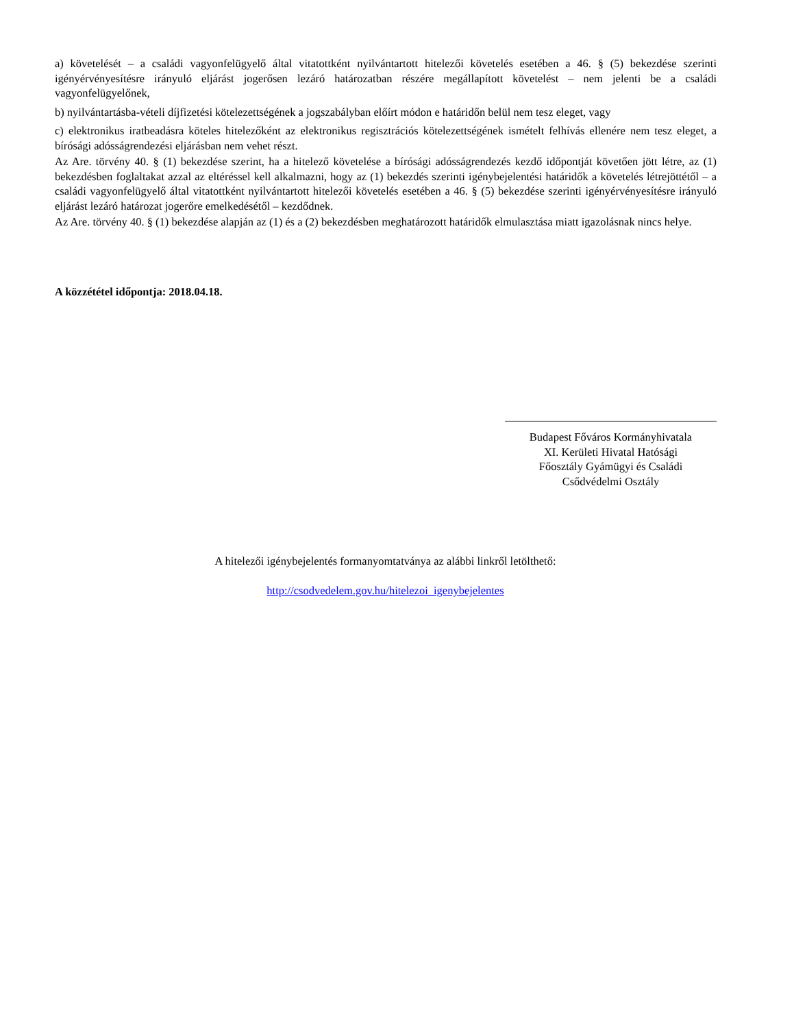a) követelését – a családi vagyonfelügyelő által vitatottként nyilvántartott hitelezői követelés esetében a 46. § (5) bekezdése szerinti igényérvényesítésre irányuló eljárást jogerősen lezáró határozatban részére megállapított követelést – nem jelenti be a családi vagyonfelügyelőnek,
b) nyilvántartásba-vételi díjfizetési kötelezettségének a jogszabályban előírt módon e határidőn belül nem tesz eleget, vagy
c) elektronikus iratbeadásra köteles hitelezőként az elektronikus regisztrációs kötelezettségének ismételt felhívás ellenére nem tesz eleget, a bírósági adósságrendezési eljárásban nem vehet részt.
Az Are. törvény 40. § (1) bekezdése szerint, ha a hitelező követelése a bírósági adósságrendezés kezdő időpontját követően jött létre, az (1) bekezdésben foglaltakat azzal az eltéréssel kell alkalmazni, hogy az (1) bekezdés szerinti igénybejelentési határidők a követelés létrejöttétől – a családi vagyonfelügyelő által vitatottként nyilvántartott hitelezői követelés esetében a 46. § (5) bekezdése szerinti igényérvényesítésre irányuló eljárást lezáró határozat jogerőre emelkedésétől – kezdődnek.
Az Are. törvény 40. § (1) bekezdése alapján az (1) és a (2) bekezdésben meghatározott határidők elmulasztása miatt igazolásnak nincs helye.
A közzététel időpontja: 2018.04.18.
Budapest Főváros Kormányhivatala
XI. Kerületi Hivatal Hatósági
Főosztály Gyámügyi és Családi
Csődvédelmi Osztály
A hitelezői igénybejelentés formanyomtatványa az alábbi linkről letölthető:
http://csodvedelem.gov.hu/hitelezoi_igenybejelentes